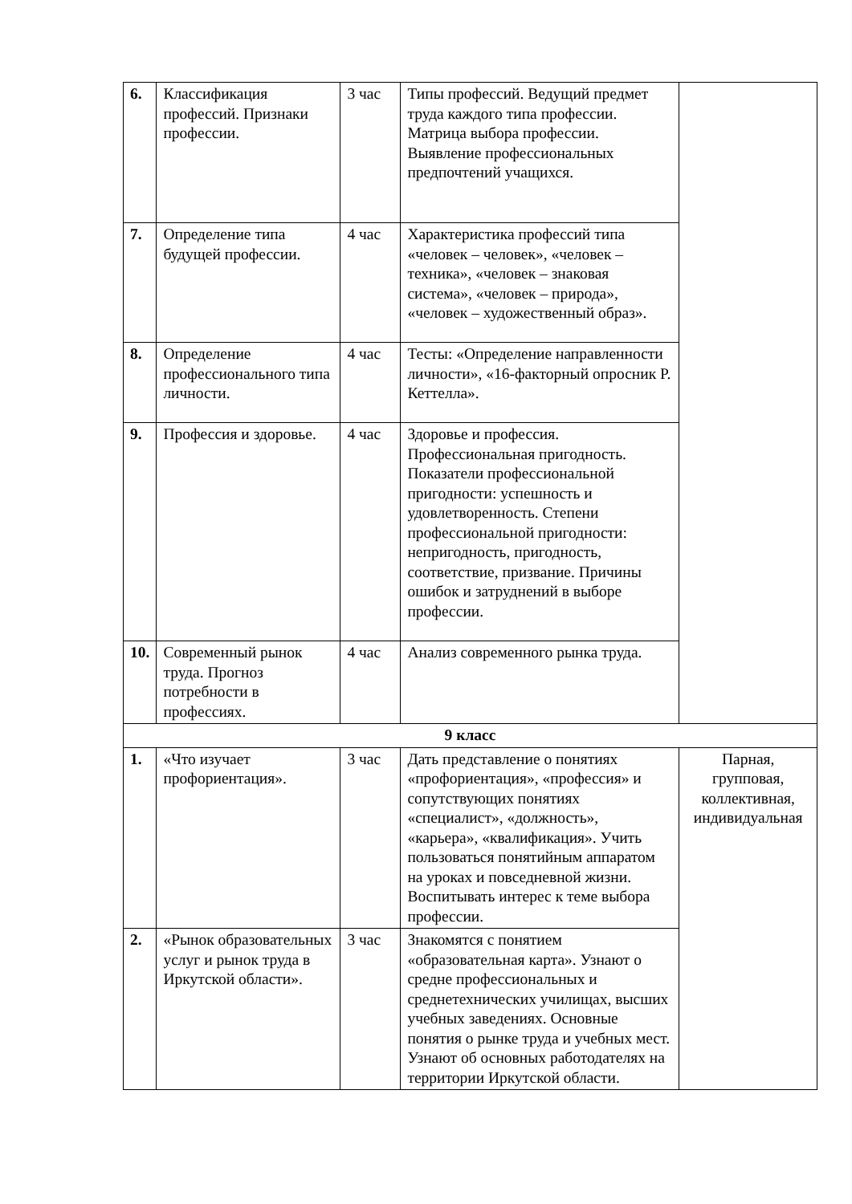| 6. | Классификация профессий. Признаки профессии. | 3 час | Типы профессий. Ведущий предмет труда каждого типа профессии. Матрица выбора профессии. Выявление профессиональных предпочтений учащихся. | |
| 7. | Определение типа будущей профессии. | 4 час | Характеристика профессий типа «человек – человек», «человек – техника», «человек – знаковая система», «человек – природа», «человек – художественный образ». | |
| 8. | Определение профессионального типа личности. | 4 час | Тесты: «Определение направленности личности», «16-факторный опросник Р. Кеттелла». | |
| 9. | Профессия и здоровье. | 4 час | Здоровье и профессия. Профессиональная пригодность. Показатели профессиональной пригодности: успешность и удовлетворенность. Степени профессиональной пригодности: непригодность, пригодность, соответствие, призвание. Причины ошибок и затруднений в выборе профессии. | |
| 10. | Современный рынок труда. Прогноз потребности в профессиях. | 4 час | Анализ современного рынка труда. | |
| 9 класс | | | | |
| 1. | «Что изучает профориентация». | 3 час | Дать представление о понятиях «профориентация», «профессия» и сопутствующих понятиях «специалист», «должность», «карьера», «квалификация». Учить пользоваться понятийным аппаратом на уроках и повседневной жизни. Воспитывать интерес к теме выбора профессии. | Парная, групповая, коллективная, индивидуальная |
| 2. | «Рынок образовательных услуг и рынок труда в Иркутской области». | 3 час | Знакомятся с понятием «образовательная карта». Узнают о средне профессиональных и среднетехнических училищах, высших учебных заведениях. Основные понятия о рынке труда и учебных мест. Узнают об основных работодателях на территории Иркутской области. | |